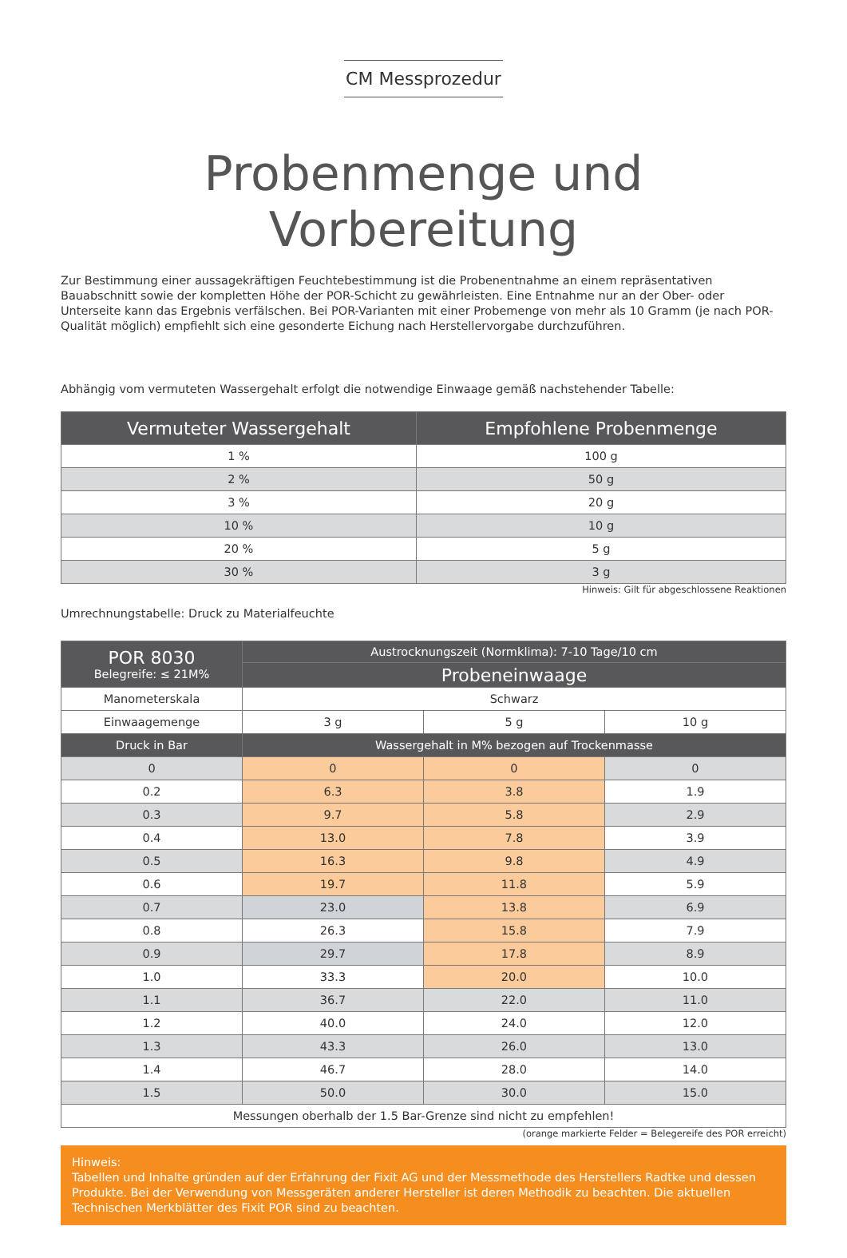CM Messprozedur
Probenmenge und Vorbereitung
Zur Bestimmung einer aussagekräftigen Feuchtebestimmung ist die Probenentnahme an einem repräsentativen Bauabschnitt sowie der kompletten Höhe der POR-Schicht zu gewährleisten. Eine Entnahme nur an der Ober- oder Unterseite kann das Ergebnis verfälschen. Bei POR-Varianten mit einer Probemenge von mehr als 10 Gramm (je nach POR-Qualität möglich) empfiehlt sich eine gesonderte Eichung nach Herstellervorgabe durchzuführen.
Abhängig vom vermuteten Wassergehalt erfolgt die notwendige Einwaage gemäß nachstehender Tabelle:
| Vermuteter Wassergehalt | Empfohlene Probenmenge |
| --- | --- |
| 1 % | 100 g |
| 2 % | 50 g |
| 3 % | 20 g |
| 10 % | 10 g |
| 20 % | 5 g |
| 30 % | 3 g |
Hinweis: Gilt für abgeschlossene Reaktionen
Umrechnungstabelle: Druck zu Materialfeuchte
| POR 8030 Belegreife: ≤ 21M% | Austrocknungszeit (Normklima): 7-10 Tage/10 cm | | |
| --- | --- | --- | --- |
| | Probeneinwaage | | |
| Manometerskala | Schwarz | | |
| Einwaagemenge | 3 g | 5 g | 10 g |
| Druck in Bar | Wassergehalt in M% bezogen auf Trockenmasse | | |
| 0 | 0 | 0 | 0 |
| 0.2 | 6.3 | 3.8 | 1.9 |
| 0.3 | 9.7 | 5.8 | 2.9 |
| 0.4 | 13.0 | 7.8 | 3.9 |
| 0.5 | 16.3 | 9.8 | 4.9 |
| 0.6 | 19.7 | 11.8 | 5.9 |
| 0.7 | 23.0 | 13.8 | 6.9 |
| 0.8 | 26.3 | 15.8 | 7.9 |
| 0.9 | 29.7 | 17.8 | 8.9 |
| 1.0 | 33.3 | 20.0 | 10.0 |
| 1.1 | 36.7 | 22.0 | 11.0 |
| 1.2 | 40.0 | 24.0 | 12.0 |
| 1.3 | 43.3 | 26.0 | 13.0 |
| 1.4 | 46.7 | 28.0 | 14.0 |
| 1.5 | 50.0 | 30.0 | 15.0 |
| Messungen oberhalb der 1.5 Bar-Grenze sind nicht zu empfehlen! | | | |
(orange markierte Felder = Belegereife des POR erreicht)
Hinweis:
Tabellen und Inhalte gründen auf der Erfahrung der Fixit AG und der Messmethode des Herstellers Radtke und dessen Produkte. Bei der Verwendung von Messgeräten anderer Hersteller ist deren Methodik zu beachten. Die aktuellen Technischen Merkblätter des Fixit POR sind zu beachten.